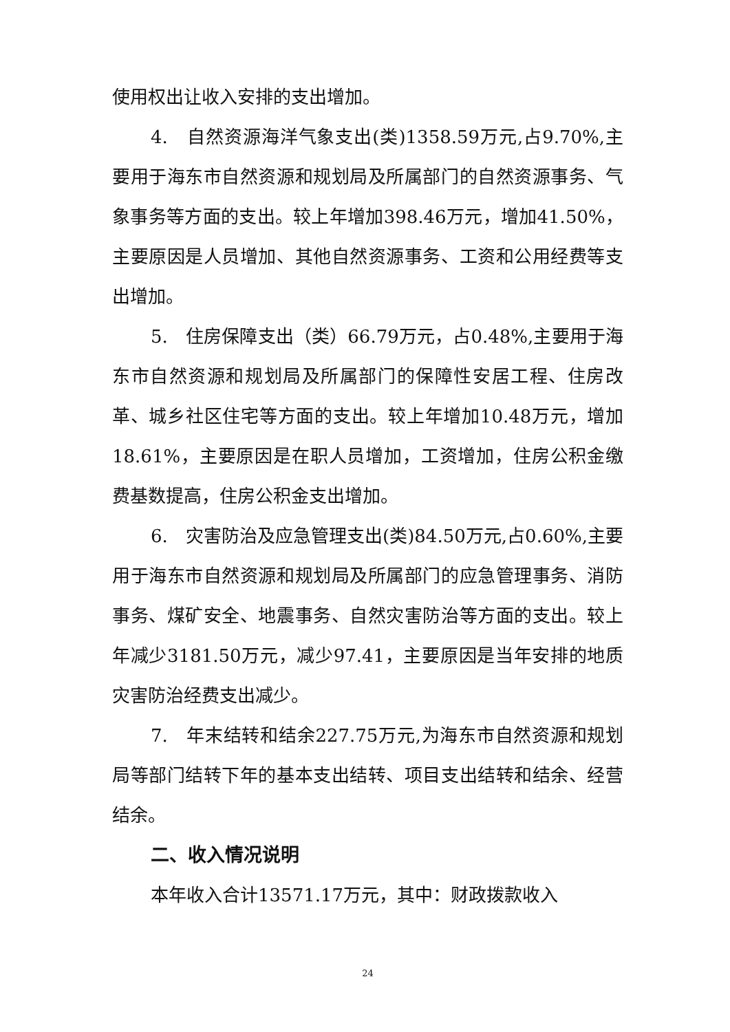使用权出让收入安排的支出增加。
4.　自然资源海洋气象支出(类)1358.59万元,占9.70%,主要用于海东市自然资源和规划局及所属部门的自然资源事务、气象事务等方面的支出。较上年增加398.46万元，增加41.50%，主要原因是人员增加、其他自然资源事务、工资和公用经费等支出增加。
5.　住房保障支出（类）66.79万元，占0.48%,主要用于海东市自然资源和规划局及所属部门的保障性安居工程、住房改革、城乡社区住宅等方面的支出。较上年增加10.48万元，增加18.61%，主要原因是在职人员增加，工资增加，住房公积金缴费基数提高，住房公积金支出增加。
6.　灾害防治及应急管理支出(类)84.50万元,占0.60%,主要用于海东市自然资源和规划局及所属部门的应急管理事务、消防事务、煤矿安全、地震事务、自然灾害防治等方面的支出。较上年减少3181.50万元，减少97.41，主要原因是当年安排的地质灾害防治经费支出减少。
7.　年末结转和结余227.75万元,为海东市自然资源和规划局等部门结转下年的基本支出结转、项目支出结转和结余、经营结余。
二、收入情况说明
本年收入合计13571.17万元，其中：财政拨款收入
24